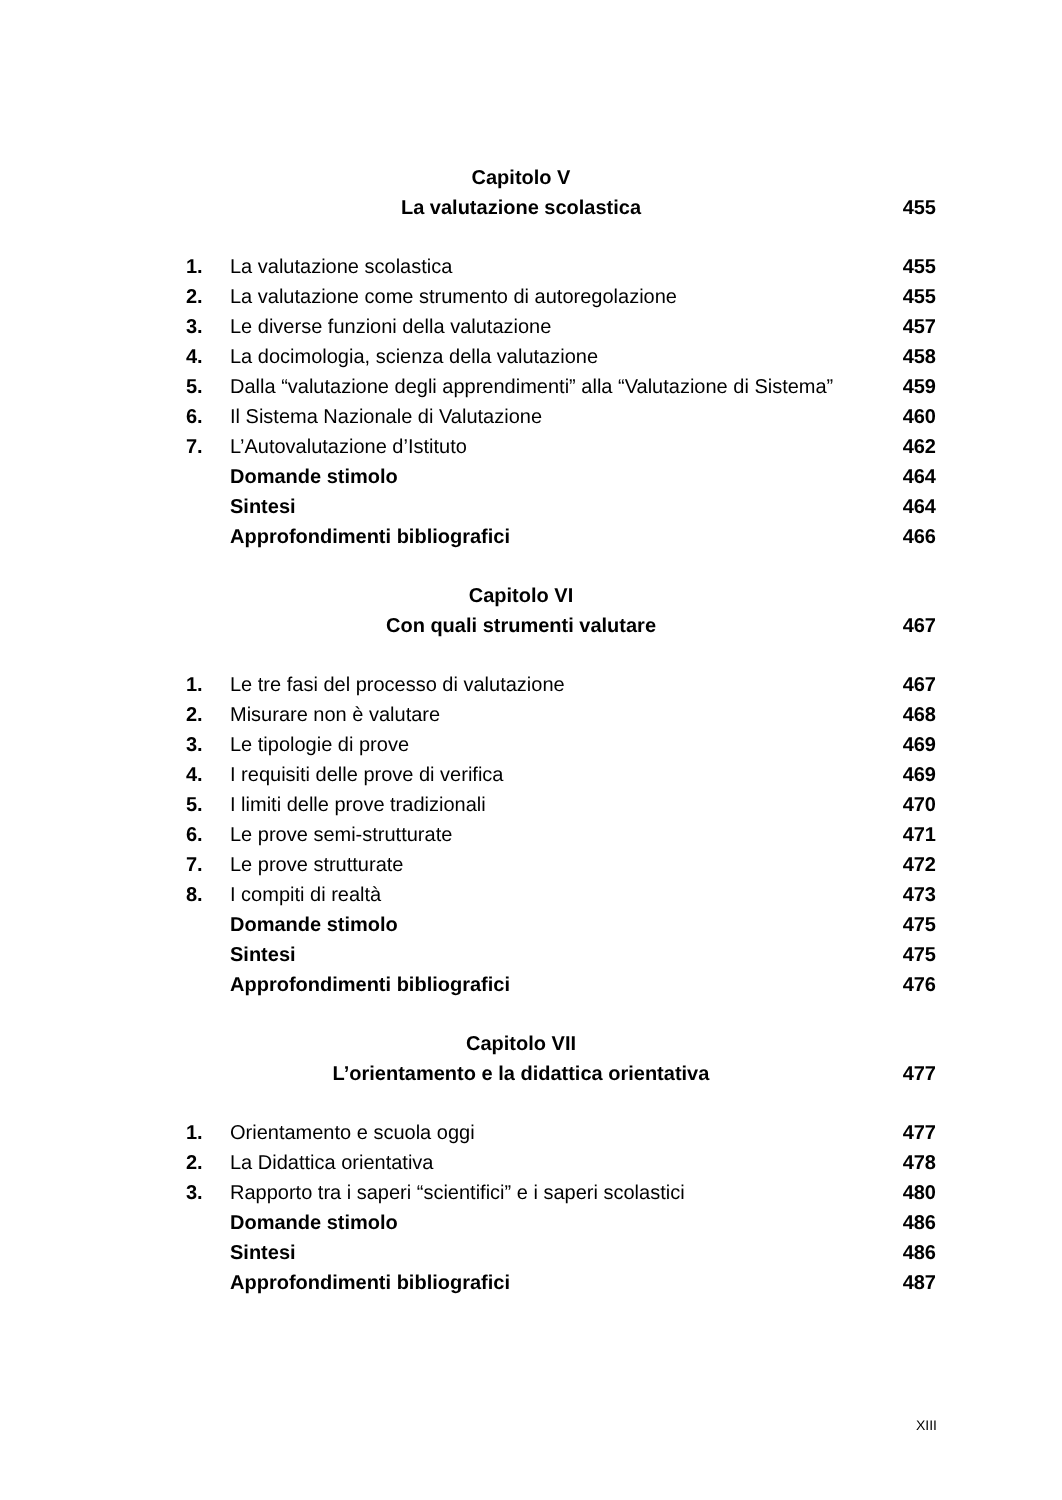| Capitolo V | | |
| La valutazione scolastica | | 455 |
| 1. | La valutazione scolastica | 455 |
| 2. | La valutazione come strumento di autoregolazione | 455 |
| 3. | Le diverse funzioni della valutazione | 457 |
| 4. | La docimologia, scienza della valutazione | 458 |
| 5. | Dalla “valutazione degli apprendimenti” alla “Valutazione di Sistema” | 459 |
| 6. | Il Sistema Nazionale di Valutazione | 460 |
| 7. | L’Autovalutazione d’Istituto | 462 |
| | Domande stimolo | 464 |
| | Sintesi | 464 |
| | Approfondimenti bibliografici | 466 |
| Capitolo VI | | |
| Con quali strumenti valutare | | 467 |
| 1. | Le tre fasi del processo di valutazione | 467 |
| 2. | Misurare non è valutare | 468 |
| 3. | Le tipologie di prove | 469 |
| 4. | I requisiti delle prove di verifica | 469 |
| 5. | I limiti delle prove tradizionali | 470 |
| 6. | Le prove semi-strutturate | 471 |
| 7. | Le prove strutturate | 472 |
| 8. | I compiti di realtà | 473 |
| | Domande stimolo | 475 |
| | Sintesi | 475 |
| | Approfondimenti bibliografici | 476 |
| Capitolo VII | | |
| L’orientamento e la didattica orientativa | | 477 |
| 1. | Orientamento e scuola oggi | 477 |
| 2. | La Didattica orientativa | 478 |
| 3. | Rapporto tra i saperi “scientifici” e i saperi scolastici | 480 |
| | Domande stimolo | 486 |
| | Sintesi | 486 |
| | Approfondimenti bibliografici | 487 |
XIII